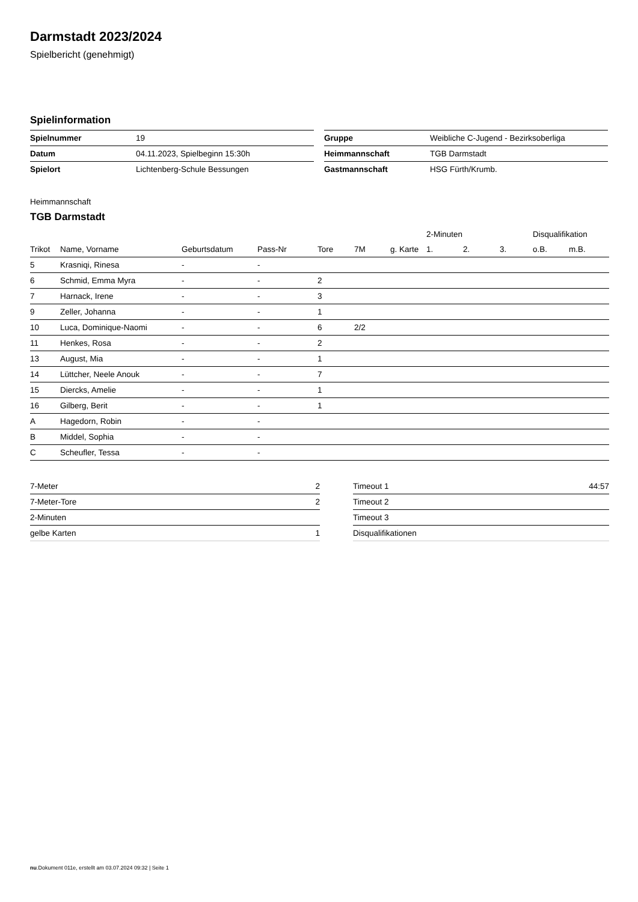Darmstadt 2023/2024
Spielbericht (genehmigt)
Spielinformation
| Spielnummer | 19 |
| Datum | 04.11.2023, Spielbeginn 15:30h |
| Spielort | Lichtenberg-Schule Bessungen |
| Gruppe | Weibliche C-Jugend - Bezirksoberliga |
| Heimmannschaft | TGB Darmstadt |
| Gastmannschaft | HSG Fürth/Krumb. |
Heimmannschaft
TGB Darmstadt
| | | | | | | | 2-Minuten | | | Disqualifikation | |
| --- | --- | --- | --- | --- | --- | --- | --- | --- | --- | --- | --- |
| Trikot | Name, Vorname | Geburtsdatum | Pass-Nr | Tore | 7M | g. Karte | 1. | 2. | 3. | o.B. | m.B. |
| 5 | Krasniqi, Rinesa | - | - | | | | | | | | |
| 6 | Schmid, Emma Myra | - | - | 2 | | | | | | | |
| 7 | Harnack, Irene | - | - | 3 | | | | | | | |
| 9 | Zeller, Johanna | - | - | 1 | | | | | | | |
| 10 | Luca, Dominique-Naomi | - | - | 6 | 2/2 | | | | | | |
| 11 | Henkes, Rosa | - | - | 2 | | | | | | | |
| 13 | August, Mia | - | - | 1 | | | | | | | |
| 14 | Lüttcher, Neele Anouk | - | - | 7 | | | | | | | |
| 15 | Diercks, Amelie | - | - | 1 | | | | | | | |
| 16 | Gilberg, Berit | - | - | 1 | | | | | | | |
| A | Hagedorn, Robin | - | - | | | | | | | | |
| B | Middel, Sophia | - | - | | | | | | | | |
| C | Scheufler, Tessa | - | - | | | | | | | | |
| 7-Meter | 2 |
| 7-Meter-Tore | 2 |
| 2-Minuten | |
| gelbe Karten | 1 |
| Timeout 1 | 44:57 |
| Timeout 2 | |
| Timeout 3 | |
| Disqualifikationen | |
nu.Dokument 011e, erstellt am 03.07.2024 09:32 | Seite 1